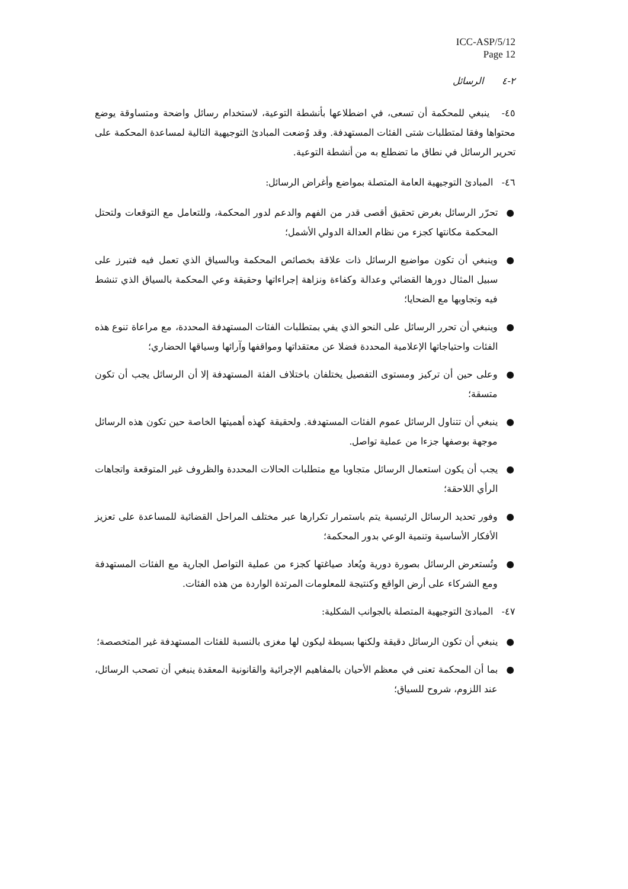ICC-ASP/5/12
Page 12
٢-٤ الرسائل
٤٥- ينبغي للمحكمة أن تسعى، في اضطلاعها بأنشطة التوعية، لاستخدام رسائل واضحة ومتساوقة يوضع محتواها وفقا لمتطلبات شتى الفئات المستهدفة. وقد وُضعت المبادئ التوجيهية التالية لمساعدة المحكمة على تحرير الرسائل في نطاق ما تضطلع به من أنشطة التوعية.
٤٦- المبادئ التوجيهية العامة المتصلة بمواضع وأغراض الرسائل:
● تحرّر الرسائل بغرض تحقيق أقصى قدر من الفهم والدعم لدور المحكمة، وللتعامل مع التوقعات ولتحتل المحكمة مكانتها كجزء من نظام العدالة الدولي الأشمل؛
● وينبغي أن تكون مواضيع الرسائل ذات علاقة بخصائص المحكمة وبالسياق الذي تعمل فيه فتبرز على سبيل المثال دورها القضائي وعدالة وكفاءة ونزاهة إجراءاتها وحقيقة وعي المحكمة بالسياق الذي تنشط فيه وتجاوبها مع الضحايا؛
● وينبغي أن تحرر الرسائل على النحو الذي يفي بمتطلبات الفئات المستهدفة المحددة، مع مراعاة تنوع هذه الفئات واحتياجاتها الإعلامية المحددة فضلا عن معتقداتها ومواقفها وآرائها وسياقها الحضاري؛
● وعلى حين أن تركيز ومستوى التفصيل يختلفان باختلاف الفئة المستهدفة إلا أن الرسائل يجب أن تكون متسقة؛
● ينبغي أن تتناول الرسائل عموم الفئات المستهدفة. ولحقيقة كهذه أهميتها الخاصة حين تكون هذه الرسائل موجهة بوصفها جزءا من عملية تواصل.
● يجب أن يكون استعمال الرسائل متجاوبا مع متطلبات الحالات المحددة والظروف غير المتوقعة واتجاهات الرأي اللاحقة؛
● وفور تحديد الرسائل الرئيسية يتم باستمرار تكرارها عبر مختلف المراحل القضائية للمساعدة على تعزيز الأفكار الأساسية وتنمية الوعي بدور المحكمة؛
● وتُستعرض الرسائل بصورة دورية ويُعاد صياغتها كجزء من عملية التواصل الجارية مع الفئات المستهدفة ومع الشركاء على أرض الواقع وكنتيجة للمعلومات المرتدة الواردة من هذه الفئات.
٤٧- المبادئ التوجيهية المتصلة بالجوانب الشكلية:
● ينبغي أن تكون الرسائل دقيقة ولكنها بسيطة ليكون لها مغزى بالنسبة للفئات المستهدفة غير المتخصصة؛
● بما أن المحكمة تعنى في معظم الأحيان بالمفاهيم الإجرائية والقانونية المعقدة ينبغي أن تصحب الرسائل، عند اللزوم، شروح للسياق؛